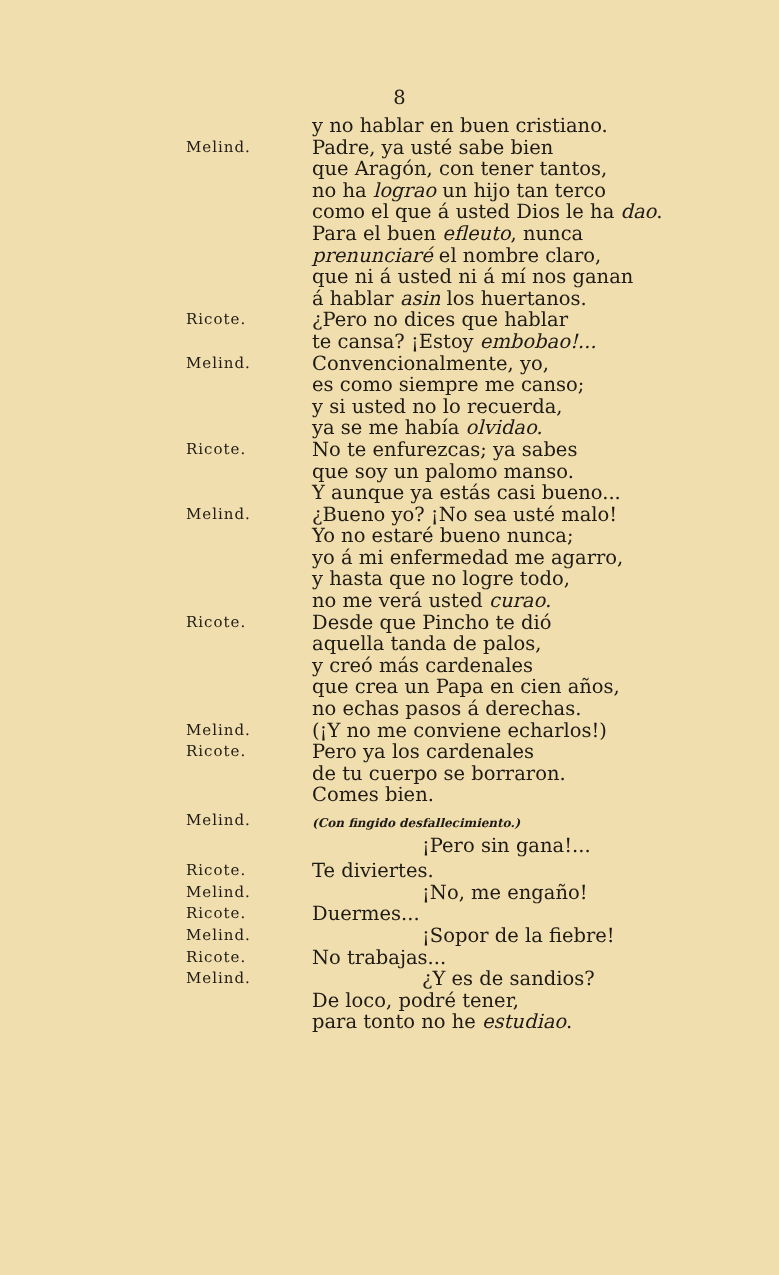8
y no hablar en buen cristiano.
Melind.
Padre, ya usté sabe bien
que Aragón, con tener tantos,
no ha lograo un hijo tan terco
como el que á usted Dios le ha dao.
Para el buen efleuto, nunca
prenunciaré el nombre claro,
que ni á usted ni á mí nos ganan
á hablar asin los huertanos.
Ricote.
¿Pero no dices que hablar
te cansa? ¡Estoy embobao!...
Melind.
Convencionalmente, yo,
es como siempre me canso;
y si usted no lo recuerda,
ya se me había olvidao.
Ricote.
No te enfurezcas; ya sabes
que soy un palomo manso.
Y aunque ya estás casi bueno...
Melind.
¿Bueno yo? ¡No sea usté malo!
Yo no estaré bueno nunca;
yo á mi enfermedad me agarro,
y hasta que no logre todo,
no me verá usted curao.
Ricote.
Desde que Pincho te dió
aquella tanda de palos,
y creó más cardenales
que crea un Papa en cien años,
no echas pasos á derechas.
Melind.
(¡Y no me conviene echarlos!)
Ricote.
Pero ya los cardenales
de tu cuerpo se borraron.
Comes bien.
Melind.
(Con fingido desfallecimiento.)
¡Pero sin gana!...
Ricote.
Te diviertes.
Melind.
¡No, me engaño!
Ricote.
Duermes...
Melind.
¡Sopor de la fiebre!
Ricote.
No trabajas...
Melind.
¿Y es de sandios?
De loco, podré tener,
para tonto no he estudiao.